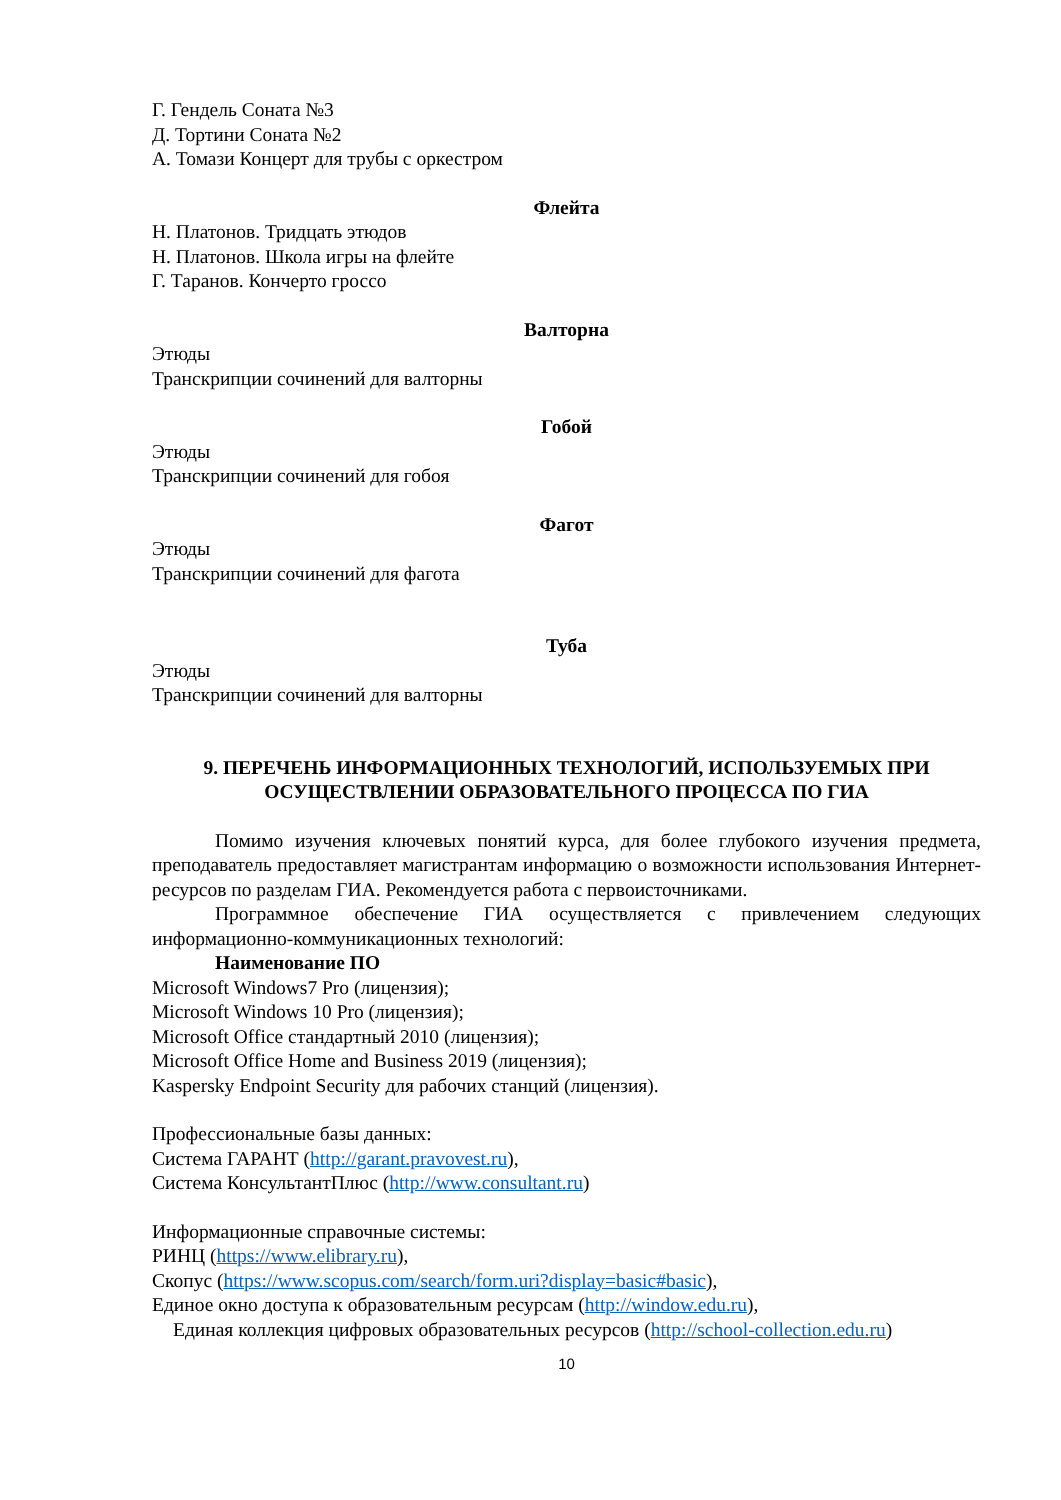Г. Гендель Соната №3
Д. Тортини Соната №2
А. Томази Концерт для трубы с оркестром
Флейта
Н. Платонов. Тридцать этюдов
Н. Платонов. Школа игры на флейте
Г. Таранов. Кончерто гроссо
Валторна
Этюды
Транскрипции сочинений для валторны
Гобой
Этюды
Транскрипции сочинений для гобоя
Фагот
Этюды
Транскрипции сочинений для фагота
Туба
Этюды
Транскрипции сочинений для валторны
9. ПЕРЕЧЕНЬ ИНФОРМАЦИОННЫХ ТЕХНОЛОГИЙ, ИСПОЛЬЗУЕМЫХ ПРИ ОСУЩЕСТВЛЕНИИ ОБРАЗОВАТЕЛЬНОГО ПРОЦЕССА ПО ГИА
Помимо изучения ключевых понятий курса, для более глубокого изучения предмета, преподаватель предоставляет магистрантам информацию о возможности использования Интернет-ресурсов по разделам ГИА. Рекомендуется работа с первоисточниками.
Программное обеспечение ГИА осуществляется с привлечением следующих информационно-коммуникационных технологий:
Наименование ПО
Microsoft Windows7 Pro (лицензия);
Microsoft Windows 10 Pro (лицензия);
Microsoft Office стандартный 2010 (лицензия);
Microsoft Office Home and Business 2019 (лицензия);
Kaspersky Endpoint Security для рабочих станций (лицензия).
Профессиональные базы данных:
Система ГАРАНТ (http://garant.pravovest.ru),
Система КонсультантПлюс (http://www.consultant.ru)
Информационные справочные системы:
РИНЦ (https://www.elibrary.ru),
Скопус (https://www.scopus.com/search/form.uri?display=basic#basic),
Единое окно доступа к образовательным ресурсам (http://window.edu.ru),
Единая коллекция цифровых образовательных ресурсов (http://school-collection.edu.ru)
10